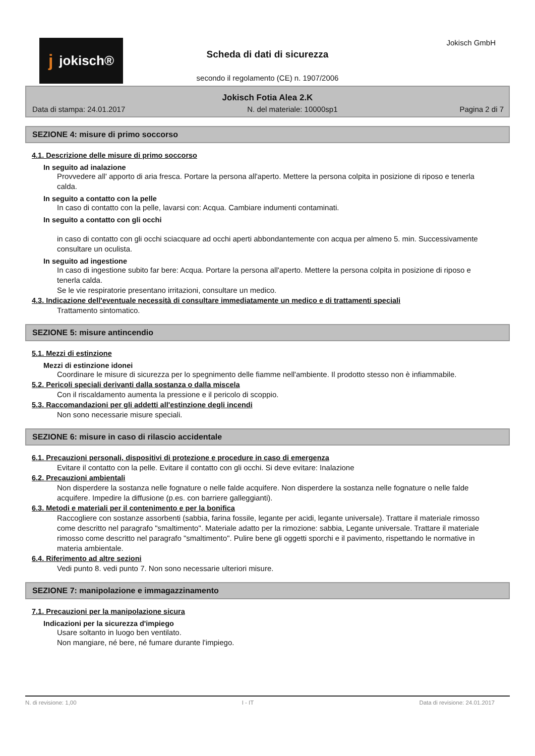jjokisch® Jokisch GmbH
Scheda di dati di sicurezza
secondo il regolamento (CE) n. 1907/2006
Jokisch Fotia Alea 2.K
Data di stampa: 24.01.2017 N. del materiale: 10000sp1 Pagina 2 di 7
SEZIONE 4: misure di primo soccorso
4.1. Descrizione delle misure di primo soccorso
In seguito ad inalazione
Provvedere all' apporto di aria fresca. Portare la persona all'aperto. Mettere la persona colpita in posizione di riposo e tenerla calda.
In seguito a contatto con la pelle
In caso di contatto con la pelle, lavarsi con: Acqua. Cambiare indumenti contaminati.
In seguito a contatto con gli occhi
in caso di contatto con gli occhi sciacquare ad occhi aperti abbondantemente con acqua per almeno 5. min. Successivamente consultare un oculista.
In seguito ad ingestione
In caso di ingestione subito far bere: Acqua. Portare la persona all'aperto. Mettere la persona colpita in posizione di riposo e tenerla calda.
Se le vie respiratorie presentano irritazioni, consultare un medico.
4.3. Indicazione dell'eventuale necessità di consultare immediatamente un medico e di trattamenti speciali
Trattamento sintomatico.
SEZIONE 5: misure antincendio
5.1. Mezzi di estinzione
Mezzi di estinzione idonei
Coordinare le misure di sicurezza per lo spegnimento delle fiamme nell'ambiente. Il prodotto stesso non è infiammabile.
5.2. Pericoli speciali derivanti dalla sostanza o dalla miscela
Con il riscaldamento aumenta la pressione e il pericolo di scoppio.
5.3. Raccomandazioni per gli addetti all'estinzione degli incendi
Non sono necessarie misure speciali.
SEZIONE 6: misure in caso di rilascio accidentale
6.1. Precauzioni personali, dispositivi di protezione e procedure in caso di emergenza
Evitare il contatto con la pelle. Evitare il contatto con gli occhi. Si deve evitare: Inalazione
6.2. Precauzioni ambientali
Non disperdere la sostanza nelle fognature o nelle falde acquifere. Non disperdere la sostanza nelle fognature o nelle falde acquifere. Impedire la diffusione (p.es. con barriere galleggianti).
6.3. Metodi e materiali per il contenimento e per la bonifica
Raccogliere con sostanze assorbenti (sabbia, farina fossile, legante per acidi, legante universale). Trattare il materiale rimosso come descritto nel paragrafo "smaltimento". Materiale adatto per la rimozione: sabbia, Legante universale. Trattare il materiale rimosso come descritto nel paragrafo "smaltimento". Pulire bene gli oggetti sporchi e il pavimento, rispettando le normative in materia ambientale.
6.4. Riferimento ad altre sezioni
Vedi punto 8. vedi punto 7. Non sono necessarie ulteriori misure.
SEZIONE 7: manipolazione e immagazzinamento
7.1. Precauzioni per la manipolazione sicura
Indicazioni per la sicurezza d'impiego
Usare soltanto in luogo ben ventilato.
Non mangiare, né bere, né fumare durante l'impiego.
N. di revisione: 1,00 I - IT Data di revisione: 24.01.2017